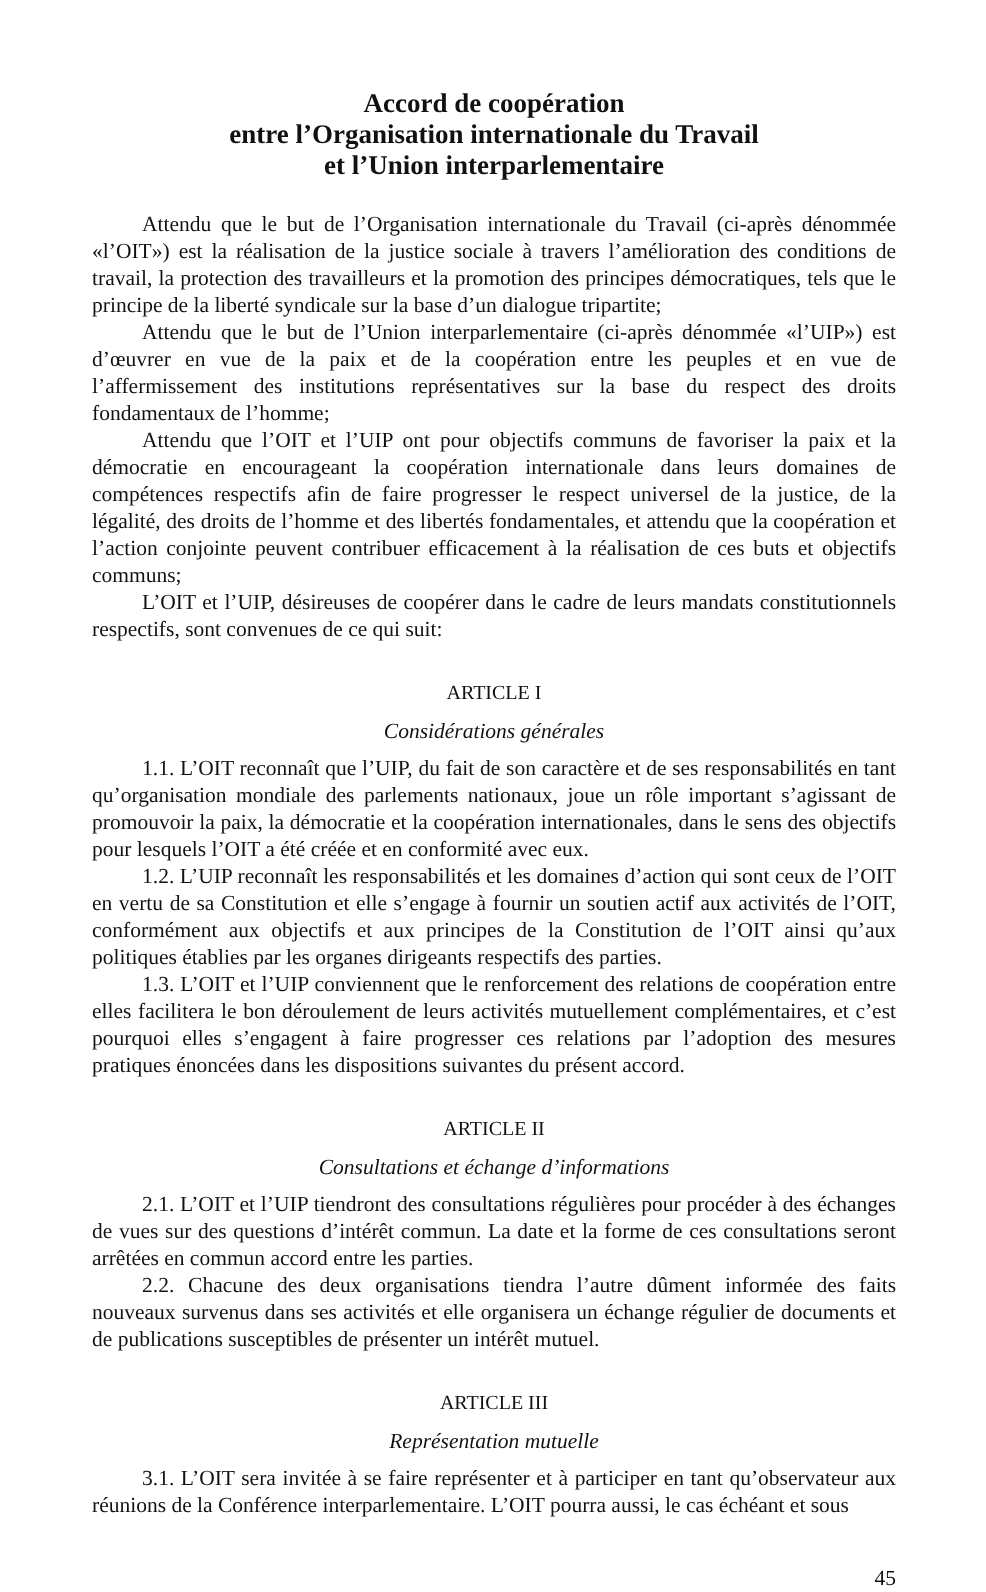Accord de coopération
entre l’Organisation internationale du Travail
et l’Union interparlementaire
Attendu que le but de l’Organisation internationale du Travail (ci-après dénommée «l’OIT») est la réalisation de la justice sociale à travers l’amélioration des conditions de travail, la protection des travailleurs et la promotion des principes démocratiques, tels que le principe de la liberté syndicale sur la base d’un dialogue tripartite;
Attendu que le but de l’Union interparlementaire (ci-après dénommée «l’UIP») est d’œuvrer en vue de la paix et de la coopération entre les peuples et en vue de l’affermissement des institutions représentatives sur la base du respect des droits fondamentaux de l’homme;
Attendu que l’OIT et l’UIP ont pour objectifs communs de favoriser la paix et la démocratie en encourageant la coopération internationale dans leurs domaines de compétences respectifs afin de faire progresser le respect universel de la justice, de la légalité, des droits de l’homme et des libertés fondamentales, et attendu que la coopération et l’action conjointe peuvent contribuer efficacement à la réalisation de ces buts et objectifs communs;
L’OIT et l’UIP, désireuses de coopérer dans le cadre de leurs mandats constitutionnels respectifs, sont convenues de ce qui suit:
ARTICLE I
Considérations générales
1.1. L’OIT reconnaît que l’UIP, du fait de son caractère et de ses responsabilités en tant qu’organisation mondiale des parlements nationaux, joue un rôle important s’agissant de promouvoir la paix, la démocratie et la coopération internationales, dans le sens des objectifs pour lesquels l’OIT a été créée et en conformité avec eux.
1.2. L’UIP reconnaît les responsabilités et les domaines d’action qui sont ceux de l’OIT en vertu de sa Constitution et elle s’engage à fournir un soutien actif aux activités de l’OIT, conformément aux objectifs et aux principes de la Constitution de l’OIT ainsi qu’aux politiques établies par les organes dirigeants respectifs des parties.
1.3. L’OIT et l’UIP conviennent que le renforcement des relations de coopération entre elles facilitera le bon déroulement de leurs activités mutuellement complémentaires, et c’est pourquoi elles s’engagent à faire progresser ces relations par l’adoption des mesures pratiques énoncées dans les dispositions suivantes du présent accord.
ARTICLE II
Consultations et échange d’informations
2.1. L’OIT et l’UIP tiendront des consultations régulières pour procéder à des échanges de vues sur des questions d’intérêt commun. La date et la forme de ces consultations seront arrêtées en commun accord entre les parties.
2.2. Chacune des deux organisations tiendra l’autre dûment informée des faits nouveaux survenus dans ses activités et elle organisera un échange régulier de documents et de publications susceptibles de présenter un intérêt mutuel.
ARTICLE III
Représentation mutuelle
3.1. L’OIT sera invitée à se faire représenter et à participer en tant qu’observateur aux réunions de la Conférence interparlementaire. L’OIT pourra aussi, le cas échéant et sous
45